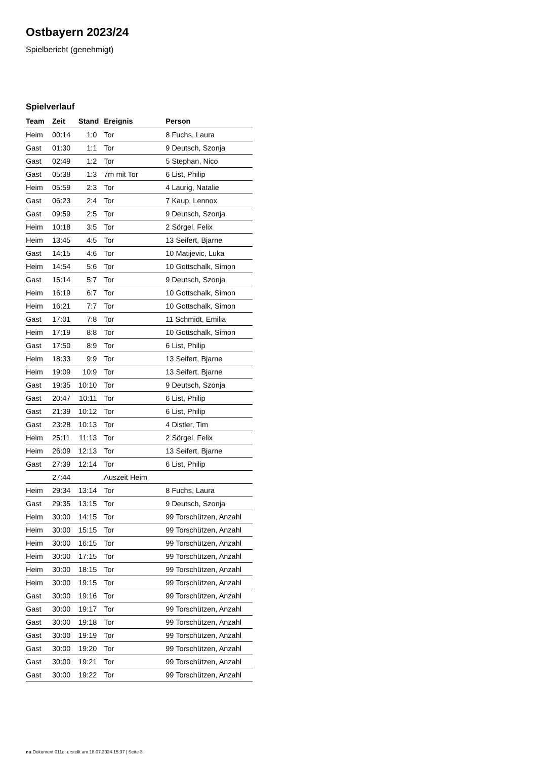Ostbayern 2023/24
Spielbericht (genehmigt)
Spielverlauf
| Team | Zeit | Stand | Ereignis | Person |
| --- | --- | --- | --- | --- |
| Heim | 00:14 | 1:0 | Tor | 8 Fuchs, Laura |
| Gast | 01:30 | 1:1 | Tor | 9 Deutsch, Szonja |
| Gast | 02:49 | 1:2 | Tor | 5 Stephan, Nico |
| Gast | 05:38 | 1:3 | 7m mit Tor | 6 List, Philip |
| Heim | 05:59 | 2:3 | Tor | 4 Laurig, Natalie |
| Gast | 06:23 | 2:4 | Tor | 7 Kaup, Lennox |
| Gast | 09:59 | 2:5 | Tor | 9 Deutsch, Szonja |
| Heim | 10:18 | 3:5 | Tor | 2 Sörgel, Felix |
| Heim | 13:45 | 4:5 | Tor | 13 Seifert, Bjarne |
| Gast | 14:15 | 4:6 | Tor | 10 Matijevic, Luka |
| Heim | 14:54 | 5:6 | Tor | 10 Gottschalk, Simon |
| Gast | 15:14 | 5:7 | Tor | 9 Deutsch, Szonja |
| Heim | 16:19 | 6:7 | Tor | 10 Gottschalk, Simon |
| Heim | 16:21 | 7:7 | Tor | 10 Gottschalk, Simon |
| Gast | 17:01 | 7:8 | Tor | 11 Schmidt, Emilia |
| Heim | 17:19 | 8:8 | Tor | 10 Gottschalk, Simon |
| Gast | 17:50 | 8:9 | Tor | 6 List, Philip |
| Heim | 18:33 | 9:9 | Tor | 13 Seifert, Bjarne |
| Heim | 19:09 | 10:9 | Tor | 13 Seifert, Bjarne |
| Gast | 19:35 | 10:10 | Tor | 9 Deutsch, Szonja |
| Gast | 20:47 | 10:11 | Tor | 6 List, Philip |
| Gast | 21:39 | 10:12 | Tor | 6 List, Philip |
| Gast | 23:28 | 10:13 | Tor | 4 Distler, Tim |
| Heim | 25:11 | 11:13 | Tor | 2 Sörgel, Felix |
| Heim | 26:09 | 12:13 | Tor | 13 Seifert, Bjarne |
| Gast | 27:39 | 12:14 | Tor | 6 List, Philip |
| | 27:44 | | Auszeit Heim | |
| Heim | 29:34 | 13:14 | Tor | 8 Fuchs, Laura |
| Gast | 29:35 | 13:15 | Tor | 9 Deutsch, Szonja |
| Heim | 30:00 | 14:15 | Tor | 99 Torschützen, Anzahl |
| Heim | 30:00 | 15:15 | Tor | 99 Torschützen, Anzahl |
| Heim | 30:00 | 16:15 | Tor | 99 Torschützen, Anzahl |
| Heim | 30:00 | 17:15 | Tor | 99 Torschützen, Anzahl |
| Heim | 30:00 | 18:15 | Tor | 99 Torschützen, Anzahl |
| Heim | 30:00 | 19:15 | Tor | 99 Torschützen, Anzahl |
| Gast | 30:00 | 19:16 | Tor | 99 Torschützen, Anzahl |
| Gast | 30:00 | 19:17 | Tor | 99 Torschützen, Anzahl |
| Gast | 30:00 | 19:18 | Tor | 99 Torschützen, Anzahl |
| Gast | 30:00 | 19:19 | Tor | 99 Torschützen, Anzahl |
| Gast | 30:00 | 19:20 | Tor | 99 Torschützen, Anzahl |
| Gast | 30:00 | 19:21 | Tor | 99 Torschützen, Anzahl |
| Gast | 30:00 | 19:22 | Tor | 99 Torschützen, Anzahl |
nu.Dokument 011e, erstellt am 18.07.2024 15:37 | Seite 3